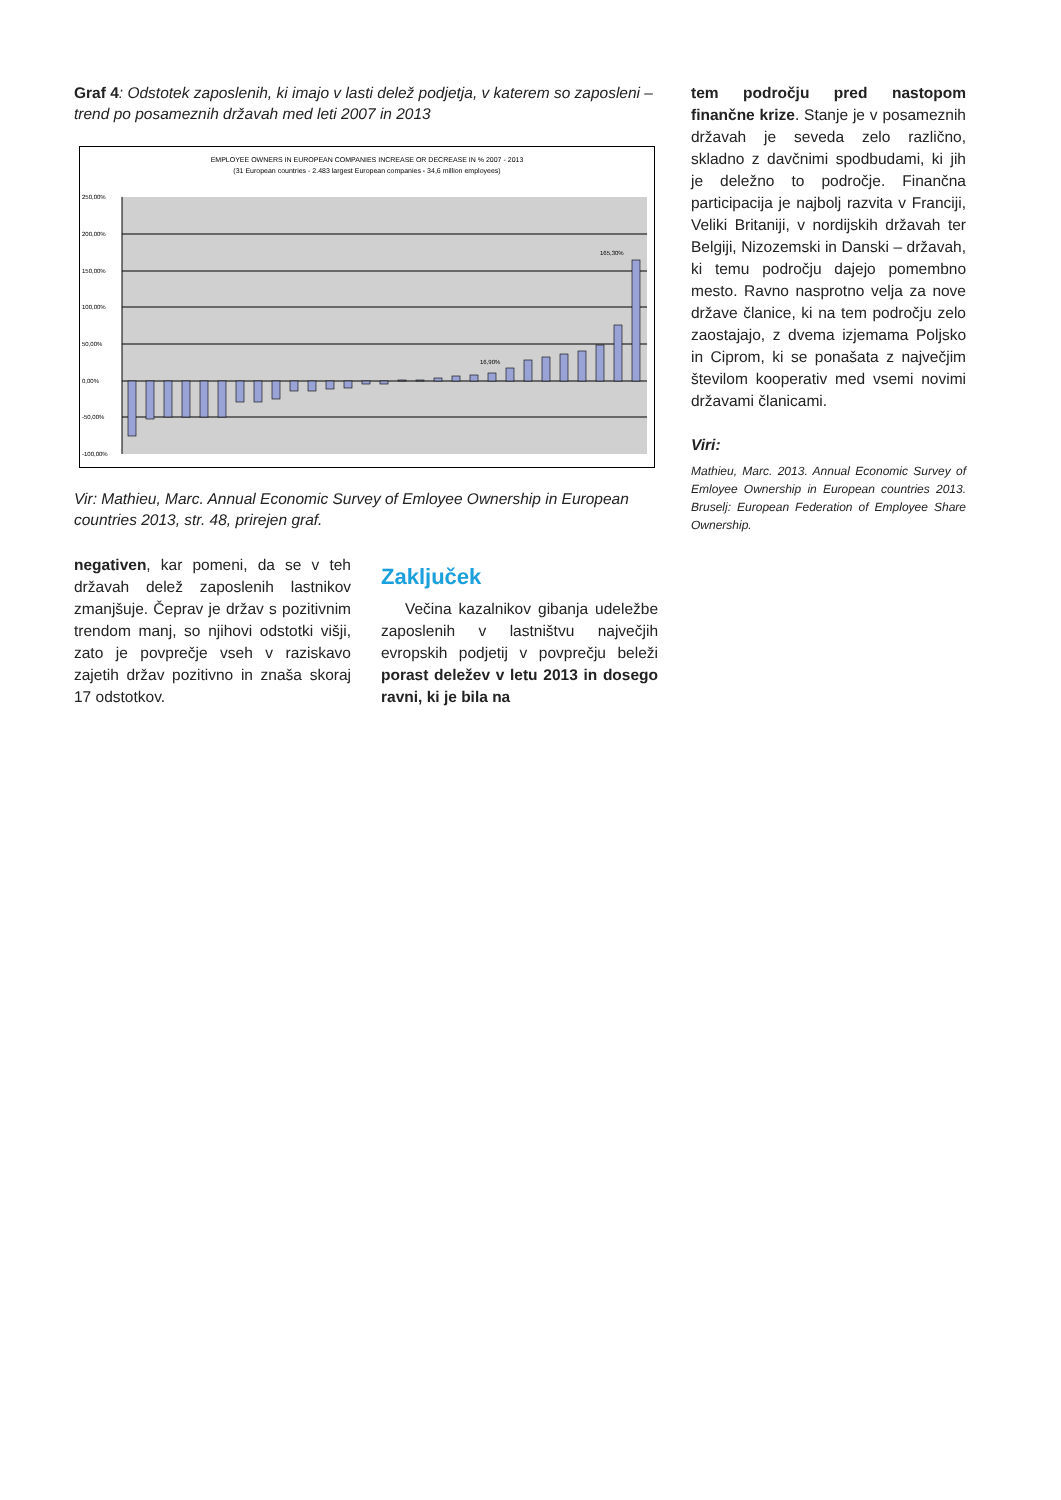Graf 4: Odstotek zaposlenih, ki imajo v lasti delež podjetja, v katerem so zaposleni – trend po posameznih državah med leti 2007 in 2013
EMPLOYEE OWNERS IN EUROPEAN COMPANIES INCREASE OR DECREASE IN % 2007 - 2013
(31 European countries - 2.483 largest European companies - 34,6 million employees)
250,00%
200,00%
150,00%
100,00%
50,00%
0,00%
-50,00%
-100,00%
16,90%
165,30%
Vir: Mathieu, Marc. Annual Economic Survey of Emloyee Ownership in European countries 2013, str. 48, prirejen graf.
negativen, kar pomeni, da se v teh državah delež zaposlenih lastnikov zmanjšuje. Čeprav je držav s pozitivnim trendom manj, so njihovi odstotki višji, zato je povprečje vseh v raziskavo zajetih držav pozitivno in znaša skoraj 17 odstotkov.
Zaključek
Večina kazalnikov gibanja udeležbe zaposlenih v lastništvu največjih evropskih podjetij v povprečju beleži porast deležev v letu 2013 in dosego ravni, ki je bila na
tem področju pred nastopom finančne krize. Stanje je v posameznih državah je seveda zelo različno, skladno z davčnimi spodbudami, ki jih je deležno to področje. Finančna participacija je najbolj razvita v Franciji, Veliki Britaniji, v nordijskih državah ter Belgiji, Nizozemski in Danski – državah, ki temu področju dajejo pomembno mesto. Ravno nasprotno velja za nove države članice, ki na tem področju zelo zaostajajo, z dvema izjemama Poljsko in Ciprom, ki se ponašata z največjim številom kooperativ med vsemi novimi državami članicami.
Viri:
Mathieu, Marc. 2013. Annual Economic Survey of Emloyee Ownership in European countries 2013. Bruselj: European Federation of Employee Share Ownership.